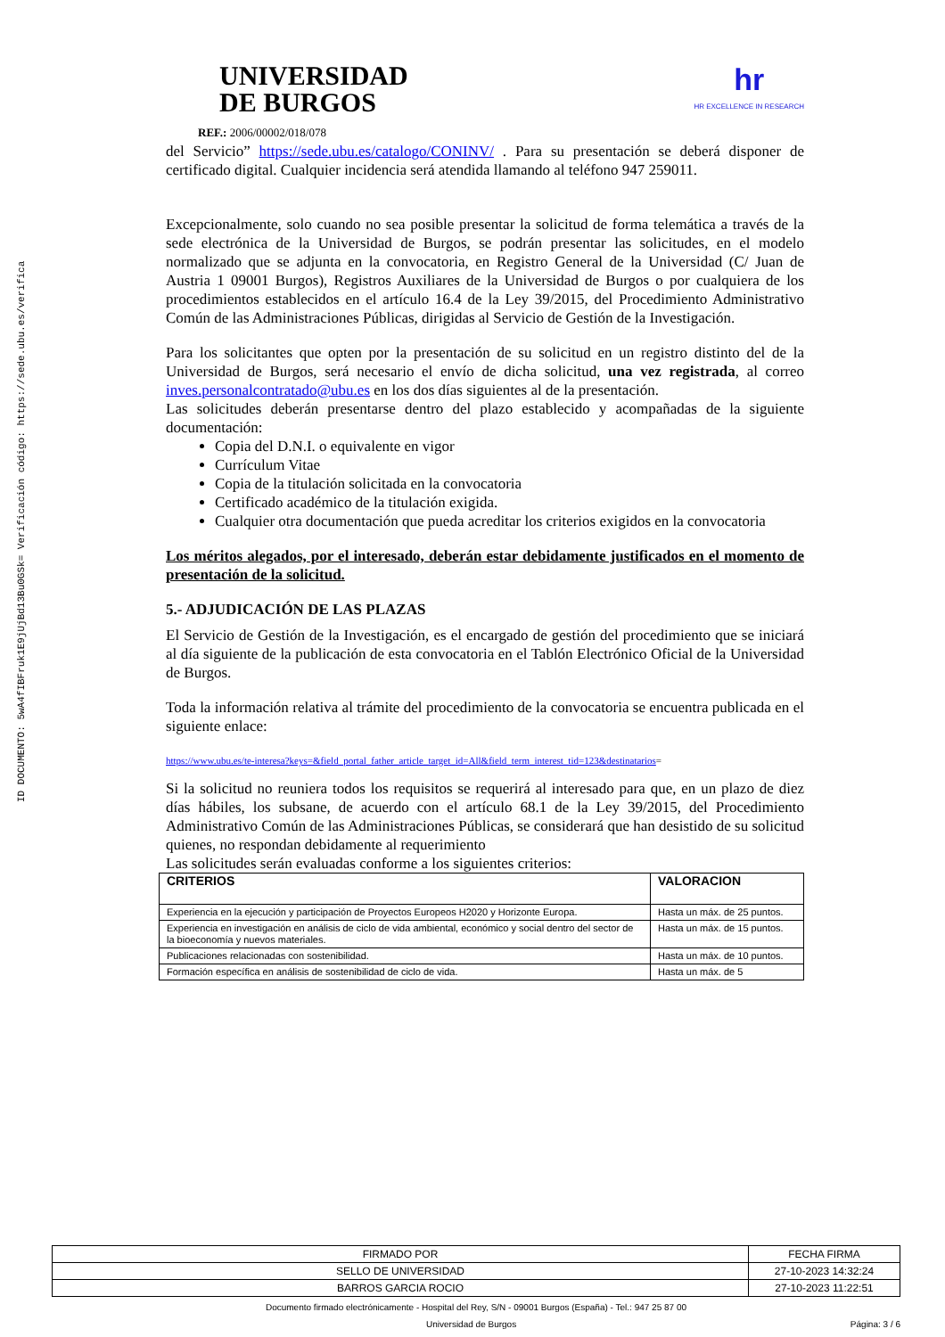ID DOCUMENTO: 5wA4fIBFruk1E9jUjBd13Bu0GSk= Verificación código: https://sede.ubu.es/verifica
UNIVERSIDAD
DE BURGOS
hr
HR EXCELLENCE IN RESEARCH
REF.: 2006/00002/018/078
del Servicio” https://sede.ubu.es/catalogo/CONINV/ . Para su presentación se deberá disponer de certificado digital. Cualquier incidencia será atendida llamando al teléfono 947 259011.
Excepcionalmente, solo cuando no sea posible presentar la solicitud de forma telemática a través de la sede electrónica de la Universidad de Burgos, se podrán presentar las solicitudes, en el modelo normalizado que se adjunta en la convocatoria, en Registro General de la Universidad (C/ Juan de Austria 1 09001 Burgos), Registros Auxiliares de la Universidad de Burgos o por cualquiera de los procedimientos establecidos en el artículo 16.4 de la Ley 39/2015, del Procedimiento Administrativo Común de las Administraciones Públicas, dirigidas al Servicio de Gestión de la Investigación.
Para los solicitantes que opten por la presentación de su solicitud en un registro distinto del de la Universidad de Burgos, será necesario el envío de dicha solicitud, una vez registrada, al correo inves.personalcontratado@ubu.es en los dos días siguientes al de la presentación.
Las solicitudes deberán presentarse dentro del plazo establecido y acompañadas de la siguiente documentación:
Copia del D.N.I. o equivalente en vigor
Currículum Vitae
Copia de la titulación solicitada en la convocatoria
Certificado académico de la titulación exigida.
Cualquier otra documentación que pueda acreditar los criterios exigidos en la convocatoria
Los méritos alegados, por el interesado, deberán estar debidamente justificados en el momento de presentación de la solicitud.
5.- ADJUDICACIÓN DE LAS PLAZAS
El Servicio de Gestión de la Investigación, es el encargado de gestión del procedimiento que se iniciará al día siguiente de la publicación de esta convocatoria en el Tablón Electrónico Oficial de la Universidad de Burgos.
Toda la información relativa al trámite del procedimiento de la convocatoria se encuentra publicada en el siguiente enlace:
https://www.ubu.es/te-interesa?keys=&field_portal_father_article_target_id=All&field_term_interest_tid=123&destinatarios=
Si la solicitud no reuniera todos los requisitos se requerirá al interesado para que, en un plazo de diez días hábiles, los subsane, de acuerdo con el artículo 68.1 de la Ley 39/2015, del Procedimiento Administrativo Común de las Administraciones Públicas, se considerará que han desistido de su solicitud quienes, no respondan debidamente al requerimiento
Las solicitudes serán evaluadas conforme a los siguientes criterios:
| CRITERIOS | VALORACION |
| Experiencia en la ejecución y participación de Proyectos Europeos H2020 y Horizonte Europa. | Hasta un máx. de 25 puntos. |
| Experiencia en investigación en análisis de ciclo de vida ambiental, económico y social dentro del sector de la bioeconomía y nuevos materiales. | Hasta un máx. de 15 puntos. |
| Publicaciones relacionadas con sostenibilidad. | Hasta un máx. de 10 puntos. |
| Formación específica en análisis de sostenibilidad de ciclo de vida. | Hasta un máx. de 5 |
| FIRMADO POR | FECHA FIRMA |
| SELLO DE UNIVERSIDAD | 27-10-2023 14:32:24 |
| BARROS GARCIA ROCIO | 27-10-2023 11:22:51 |
Documento firmado electrónicamente - Hospital del Rey, S/N - 09001 Burgos (España) - Tel.: 947 25 87 00
Universidad de Burgos Página: 3 / 6